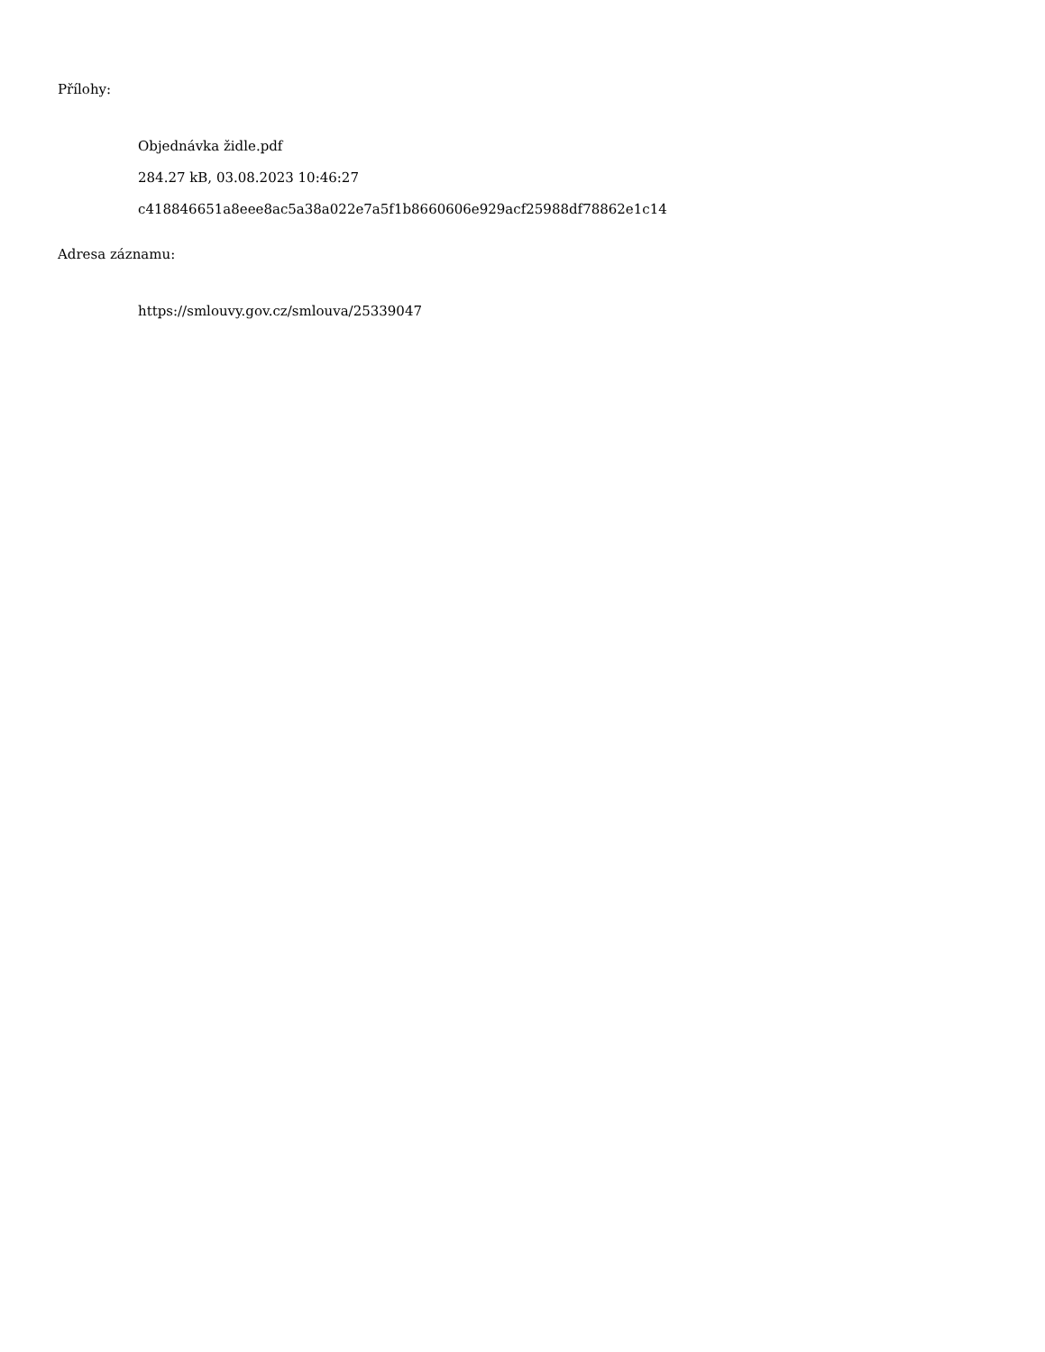Přílohy:
Objednávka židle.pdf
284.27 kB, 03.08.2023 10:46:27
c418846651a8eee8ac5a38a022e7a5f1b8660606e929acf25988df78862e1c14
Adresa záznamu:
https://smlouvy.gov.cz/smlouva/25339047